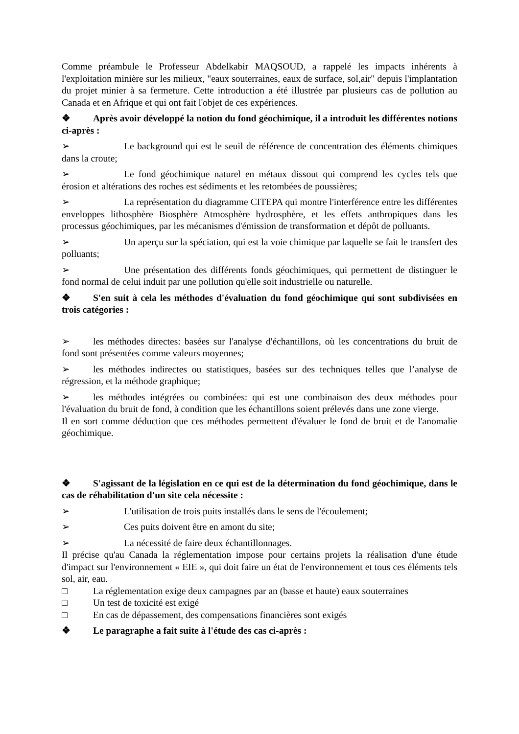Comme préambule le Professeur Abdelkabir MAQSOUD, a rappelé les impacts inhérents à l'exploitation minière sur les milieux, "eaux souterraines, eaux de surface, sol,air" depuis l'implantation du projet minier à sa fermeture. Cette introduction a été illustrée par plusieurs cas de pollution au Canada et en Afrique et qui ont fait l'objet de ces expériences.
❖ Après avoir développé la notion du fond géochimique, il a introduit les différentes notions ci-après :
➢ Le background qui est le seuil de référence de concentration des éléments chimiques dans la croute;
➢ Le fond géochimique naturel en métaux dissout qui comprend les cycles tels que érosion et altérations des roches est sédiments et les retombées de poussières;
➢ La représentation du diagramme CITEPA qui montre l'interférence entre les différentes enveloppes lithosphère Biosphère Atmosphère hydrosphère, et les effets anthropiques dans les processus géochimiques, par les mécanismes d'émission de transformation et dépôt de polluants.
➢ Un aperçu sur la spéciation, qui est la voie chimique par laquelle se fait le transfert des polluants;
➢ Une présentation des différents fonds géochimiques, qui permettent de distinguer le fond normal de celui induit par une pollution qu'elle soit industrielle ou naturelle.
❖ S'en suit à cela les méthodes d'évaluation du fond géochimique qui sont subdivisées en trois catégories :
➢ les méthodes directes: basées sur l'analyse d'échantillons, où les concentrations du bruit de fond sont présentées comme valeurs moyennes;
➢ les méthodes indirectes ou statistiques, basées sur des techniques telles que l’analyse de régression, et la méthode graphique;
➢ les méthodes intégrées ou combinées: qui est une combinaison des deux méthodes pour l'évaluation du bruit de fond, à condition que les échantillons soient prélevés dans une zone vierge.
Il en sort comme déduction que ces méthodes permettent d'évaluer le fond de bruit et de l'anomalie géochimique.
❖ S'agissant de la législation en ce qui est de la détermination du fond géochimique, dans le cas de réhabilitation d'un site cela nécessite :
➢ L'utilisation de trois puits installés dans le sens de l'écoulement;
➢ Ces puits doivent être en amont du site;
➢ La nécessité de faire deux échantillonnages.
Il précise qu'au Canada la réglementation impose pour certains projets la réalisation d'une étude d'impact sur l'environnement « EIE », qui doit faire un état de l'environnement et tous ces éléments tels sol, air, eau.
□ La réglementation exige deux campagnes par an (basse et haute) eaux souterraines
□ Un test de toxicité est exigé
□ En cas de dépassement, des compensations financières sont exigés
❖ Le paragraphe a fait suite à l'étude des cas ci-après :